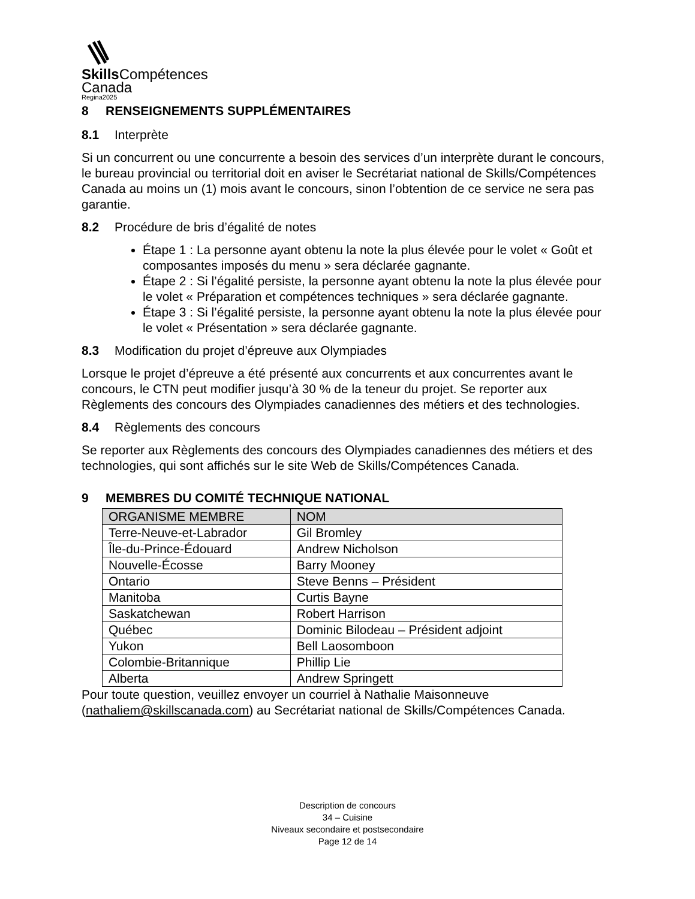Skills Compétences
Canada
Regina2025
8 RENSEIGNEMENTS SUPPLÉMENTAIRES
8.1 Interprète
Si un concurrent ou une concurrente a besoin des services d’un interprète durant le concours, le bureau provincial ou territorial doit en aviser le Secrétariat national de Skills/Compétences Canada au moins un (1) mois avant le concours, sinon l’obtention de ce service ne sera pas garantie.
8.2 Procédure de bris d’égalité de notes
Étape 1 : La personne ayant obtenu la note la plus élevée pour le volet « Goût et composantes imposés du menu » sera déclarée gagnante.
Étape 2 : Si l’égalité persiste, la personne ayant obtenu la note la plus élevée pour le volet « Préparation et compétences techniques » sera déclarée gagnante.
Étape 3 : Si l’égalité persiste, la personne ayant obtenu la note la plus élevée pour le volet « Présentation » sera déclarée gagnante.
8.3 Modification du projet d’épreuve aux Olympiades
Lorsque le projet d’épreuve a été présenté aux concurrents et aux concurrentes avant le concours, le CTN peut modifier jusqu’à 30 % de la teneur du projet. Se reporter aux Règlements des concours des Olympiades canadiennes des métiers et des technologies.
8.4 Règlements des concours
Se reporter aux Règlements des concours des Olympiades canadiennes des métiers et des technologies, qui sont affichés sur le site Web de Skills/Compétences Canada.
9 MEMBRES DU COMITÉ TECHNIQUE NATIONAL
| ORGANISME MEMBRE | NOM |
| --- | --- |
| Terre-Neuve-et-Labrador | Gil Bromley |
| Île-du-Prince-Édouard | Andrew Nicholson |
| Nouvelle-Écosse | Barry Mooney |
| Ontario | Steve Benns – Président |
| Manitoba | Curtis Bayne |
| Saskatchewan | Robert Harrison |
| Québec | Dominic Bilodeau – Président adjoint |
| Yukon | Bell Laosomboon |
| Colombie-Britannique | Phillip Lie |
| Alberta | Andrew Springett |
Pour toute question, veuillez envoyer un courriel à Nathalie Maisonneuve (nathaliem@skillscanada.com) au Secrétariat national de Skills/Compétences Canada.
Description de concours
34 – Cuisine
Niveaux secondaire et postsecondaire
Page 12 de 14